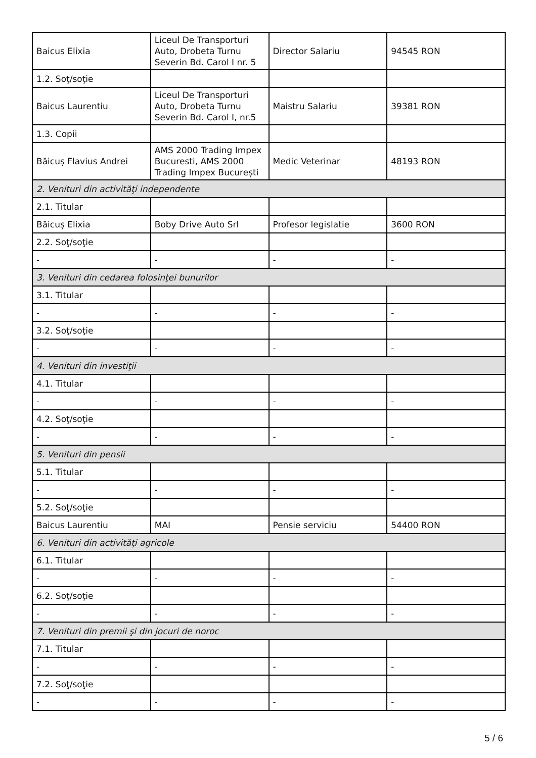| Baicus Elixia | Liceul De Transporturi Auto, Drobeta Turnu Severin Bd. Carol I nr. 5 | Director Salariu | 94545 RON |
| 1.2. Soţ/soţie | | | |
| Baicus Laurentiu | Liceul De Transporturi Auto, Drobeta Turnu Severin Bd. Carol I, nr.5 | Maistru Salariu | 39381 RON |
| 1.3. Copii | | | |
| Băicuș Flavius Andrei | AMS 2000 Trading Impex Bucuresti, AMS 2000 Trading Impex București | Medic Veterinar | 48193 RON |
| 2. Venituri din activităţi independente | | | |
| 2.1. Titular | | | |
| Băicuș Elixia | Boby Drive Auto Srl | Profesor legislatie | 3600 RON |
| 2.2. Soţ/soţie | | | |
| - | - | - | - |
| 3. Venituri din cedarea folosinţei bunurilor | | | |
| 3.1. Titular | | | |
| - | - | - | - |
| 3.2. Soţ/soţie | | | |
| - | - | - | - |
| 4. Venituri din investiţii | | | |
| 4.1. Titular | | | |
| - | - | - | - |
| 4.2. Soţ/soţie | | | |
| - | - | - | - |
| 5. Venituri din pensii | | | |
| 5.1. Titular | | | |
| - | - | - | - |
| 5.2. Soţ/soţie | | | |
| Baicus Laurentiu | MAI | Pensie serviciu | 54400 RON |
| 6. Venituri din activităţi agricole | | | |
| 6.1. Titular | | | |
| - | - | - | - |
| 6.2. Soţ/soţie | | | |
| - | - | - | - |
| 7. Venituri din premii şi din jocuri de noroc | | | |
| 7.1. Titular | | | |
| - | - | - | - |
| 7.2. Soţ/soţie | | | |
| - | - | - | - |
5 / 6